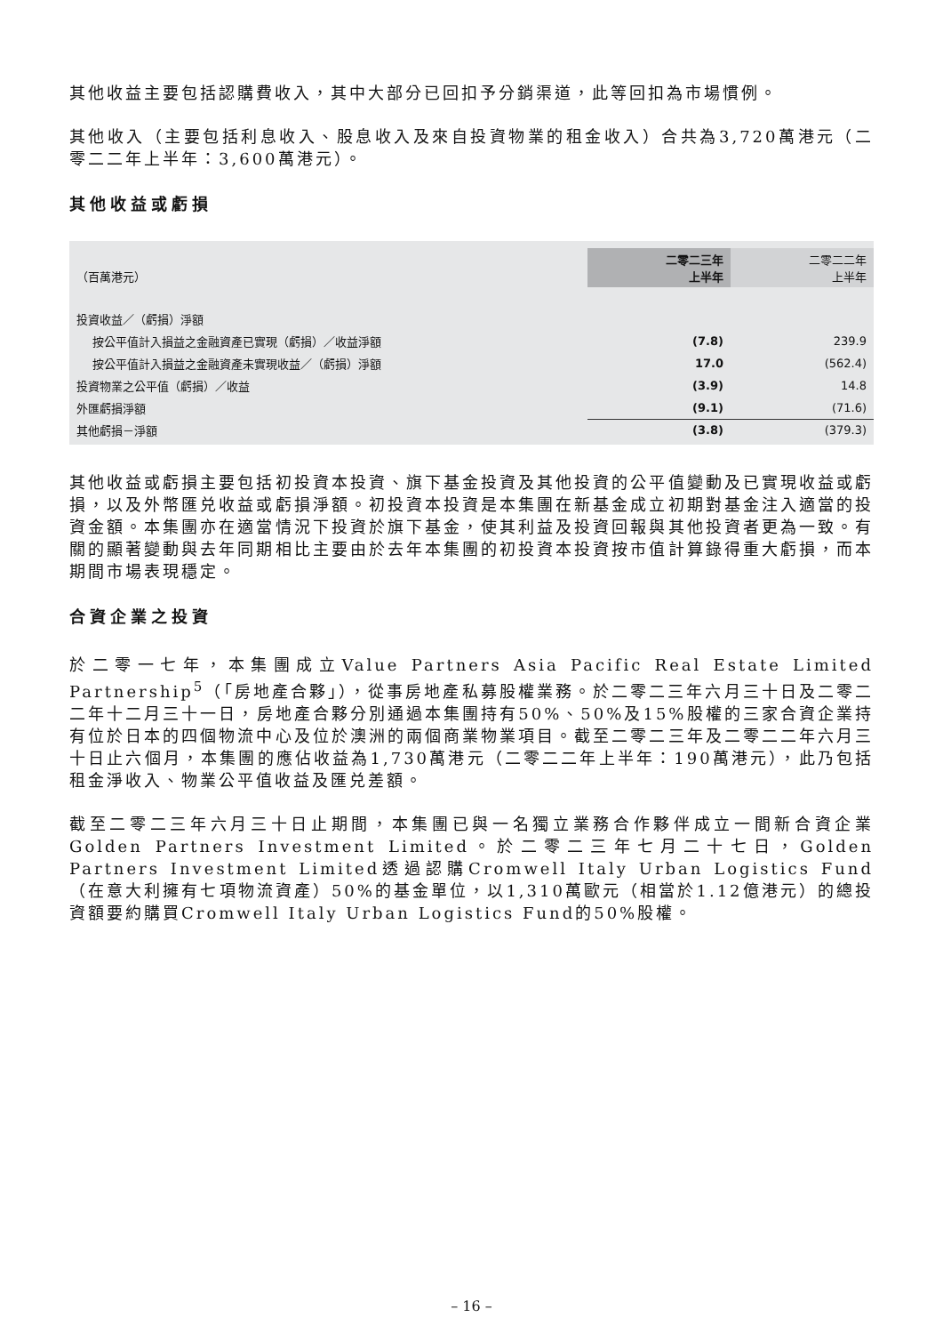其他收益主要包括認購費收入，其中大部分已回扣予分銷渠道，此等回扣為市場慣例。
其他收入（主要包括利息收入、股息收入及來自投資物業的租金收入）合共為3,720萬港元（二零二二年上半年：3,600萬港元）。
其他收益或虧損
| （百萬港元） | 二零二三年 上半年 | 二零二二年 上半年 |
| --- | --- | --- |
| 投資收益／（虧損）淨額 | | |
| 按公平值計入損益之金融資產已實現（虧損）／收益淨額 | (7.8) | 239.9 |
| 按公平值計入損益之金融資產未實現收益／（虧損）淨額 | 17.0 | (562.4) |
| 投資物業之公平值（虧損）／收益 | (3.9) | 14.8 |
| 外匯虧損淨額 | (9.1) | (71.6) |
| 其他虧損－淨額 | (3.8) | (379.3) |
其他收益或虧損主要包括初投資本投資、旗下基金投資及其他投資的公平值變動及已實現收益或虧損，以及外幣匯兑收益或虧損淨額。初投資本投資是本集團在新基金成立初期對基金注入適當的投資金額。本集團亦在適當情況下投資於旗下基金，使其利益及投資回報與其他投資者更為一致。有關的顯著變動與去年同期相比主要由於去年本集團的初投資本投資按市值計算錄得重大虧損，而本期間市場表現穩定。
合資企業之投資
於二零一七年，本集團成立Value Partners Asia Pacific Real Estate Limited Partnership<sup>5</sup>（「房地產合夥」），從事房地產私募股權業務。於二零二三年六月三十日及二零二二年十二月三十一日，房地產合夥分別通過本集團持有50%、50%及15%股權的三家合資企業持有位於日本的四個物流中心及位於澳洲的兩個商業物業項目。截至二零二三年及二零二二年六月三十日止六個月，本集團的應佔收益為1,730萬港元（二零二二年上半年：190萬港元），此乃包括租金淨收入、物業公平值收益及匯兑差額。
截至二零二三年六月三十日止期間，本集團已與一名獨立業務合作夥伴成立一間新合資企業Golden Partners Investment Limited。於二零二三年七月二十七日，Golden Partners Investment Limited透過認購Cromwell Italy Urban Logistics Fund（在意大利擁有七項物流資產）50%的基金單位，以1,310萬歐元（相當於1.12億港元）的總投資額要約購買Cromwell Italy Urban Logistics Fund的50%股權。
– 16 –